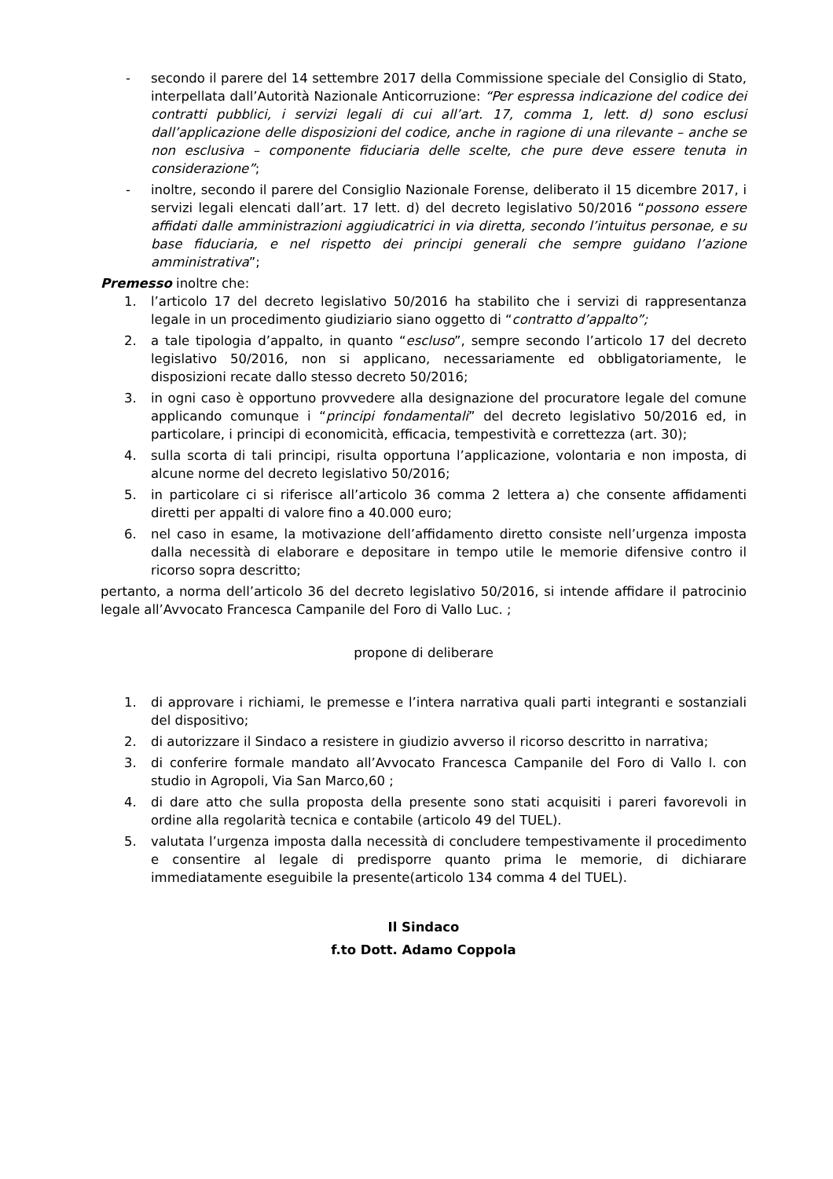- secondo il parere del 14 settembre 2017 della Commissione speciale del Consiglio di Stato, interpellata dall’Autorità Nazionale Anticorruzione: “Per espressa indicazione del codice dei contratti pubblici, i servizi legali di cui all’art. 17, comma 1, lett. d) sono esclusi dall’applicazione delle disposizioni del codice, anche in ragione di una rilevante – anche se non esclusiva – componente fiduciaria delle scelte, che pure deve essere tenuta in considerazione”;
- inoltre, secondo il parere del Consiglio Nazionale Forense, deliberato il 15 dicembre 2017, i servizi legali elencati dall’art. 17 lett. d) del decreto legislativo 50/2016 “possono essere affidati dalle amministrazioni aggiudicatrici in via diretta, secondo l’intuitus personae, e su base fiduciaria, e nel rispetto dei principi generali che sempre guidano l’azione amministrativa”;
Premesso inoltre che:
1. l’articolo 17 del decreto legislativo 50/2016 ha stabilito che i servizi di rappresentanza legale in un procedimento giudiziario siano oggetto di “contratto d’appalto”;
2. a tale tipologia d’appalto, in quanto “escluso”, sempre secondo l’articolo 17 del decreto legislativo 50/2016, non si applicano, necessariamente ed obbligatoriamente, le disposizioni recate dallo stesso decreto 50/2016;
3. in ogni caso è opportuno provvedere alla designazione del procuratore legale del comune applicando comunque i “principi fondamentali” del decreto legislativo 50/2016 ed, in particolare, i principi di economicità, efficacia, tempestività e correttezza (art. 30);
4. sulla scorta di tali principi, risulta opportuna l’applicazione, volontaria e non imposta, di alcune norme del decreto legislativo 50/2016;
5. in particolare ci si riferisce all’articolo 36 comma 2 lettera a) che consente affidamenti diretti per appalti di valore fino a 40.000 euro;
6. nel caso in esame, la motivazione dell’affidamento diretto consiste nell’urgenza imposta dalla necessità di elaborare e depositare in tempo utile le memorie difensive contro il ricorso sopra descritto;
pertanto, a norma dell’articolo 36 del decreto legislativo 50/2016, si intende affidare il patrocinio legale all’Avvocato Francesca Campanile del Foro di Vallo Luc. ;
propone di deliberare
1. di approvare i richiami, le premesse e l’intera narrativa quali parti integranti e sostanziali del dispositivo;
2. di autorizzare il Sindaco a resistere in giudizio avverso il ricorso descritto in narrativa;
3. di conferire formale mandato all’Avvocato Francesca Campanile del Foro di Vallo l. con studio in Agropoli, Via San Marco,60 ;
4. di dare atto che sulla proposta della presente sono stati acquisiti i pareri favorevoli in ordine alla regolarità tecnica e contabile (articolo 49 del TUEL).
5. valutata l’urgenza imposta dalla necessità di concludere tempestivamente il procedimento e consentire al legale di predisporre quanto prima le memorie, di dichiarare immediatamente eseguibile la presente(articolo 134 comma 4 del TUEL).
Il Sindaco
f.to Dott. Adamo Coppola